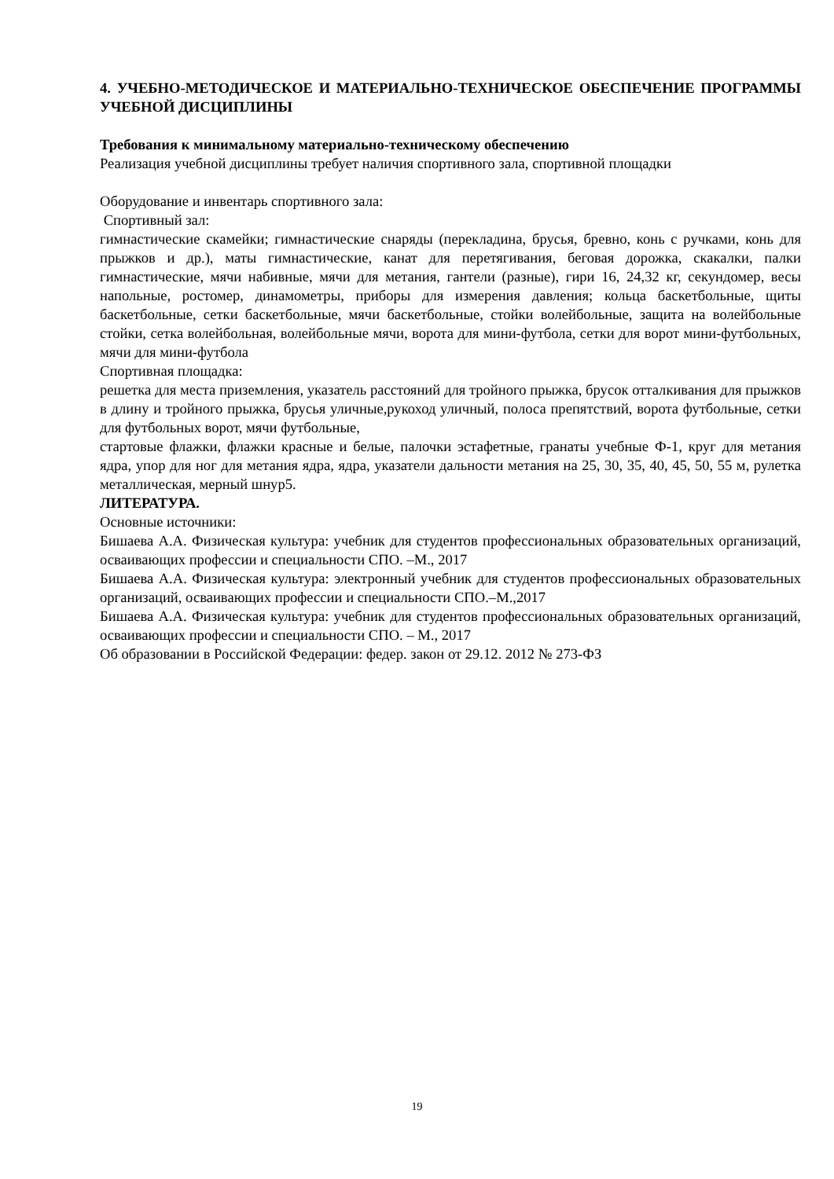4. УЧЕБНО-МЕТОДИЧЕСКОЕ И МАТЕРИАЛЬНО-ТЕХНИЧЕСКОЕ ОБЕСПЕЧЕНИЕ ПРОГРАММЫ УЧЕБНОЙ ДИСЦИПЛИНЫ
Требования к минимальному материально-техническому обеспечению
Реализация учебной дисциплины требует наличия спортивного зала, спортивной площадки
Оборудование и инвентарь спортивного зала:
Спортивный зал:
гимнастические скамейки; гимнастические снаряды (перекладина, брусья, бревно, конь с ручками, конь для прыжков и др.), маты гимнастические, канат для перетягивания, беговая дорожка, скакалки, палки гимнастические, мячи набивные, мячи для метания, гантели (разные), гири 16, 24,32 кг, секундомер, весы напольные, ростомер, динамометры, приборы для измерения давления; кольца баскетбольные, щиты баскетбольные, сетки баскетбольные, мячи баскетбольные, стойки волейбольные, защита на волейбольные стойки, сетка волейбольная, волейбольные мячи, ворота для мини-футбола, сетки для ворот мини-футбольных, мячи для мини-футбола
Спортивная площадка:
решетка для места приземления, указатель расстояний для тройного прыжка, брусок отталкивания для прыжков в длину и тройного прыжка, брусья уличные,рукоход уличный, полоса препятствий, ворота футбольные, сетки для футбольных ворот, мячи футбольные,
стартовые флажки, флажки красные и белые, палочки эстафетные, гранаты учебные Ф-1, круг для метания ядра, упор для ног для метания ядра, ядра, указатели дальности метания на 25, 30, 35, 40, 45, 50, 55 м, рулетка металлическая, мерный шнур5.
ЛИТЕРАТУРА.
Основные источники:
Бишаева А.А. Физическая культура: учебник для студентов профессиональных образовательных организаций, осваивающих профессии и специальности СПО. –М., 2017
Бишаева А.А. Физическая культура: электронный учебник для студентов профессиональных образовательных организаций, осваивающих профессии и специальности СПО.–М.,2017
Бишаева А.А. Физическая культура: учебник для студентов профессиональных образовательных организаций, осваивающих профессии и специальности СПО. – М., 2017
Об образовании в Российской Федерации: федер. закон от 29.12. 2012 № 273-ФЗ
19